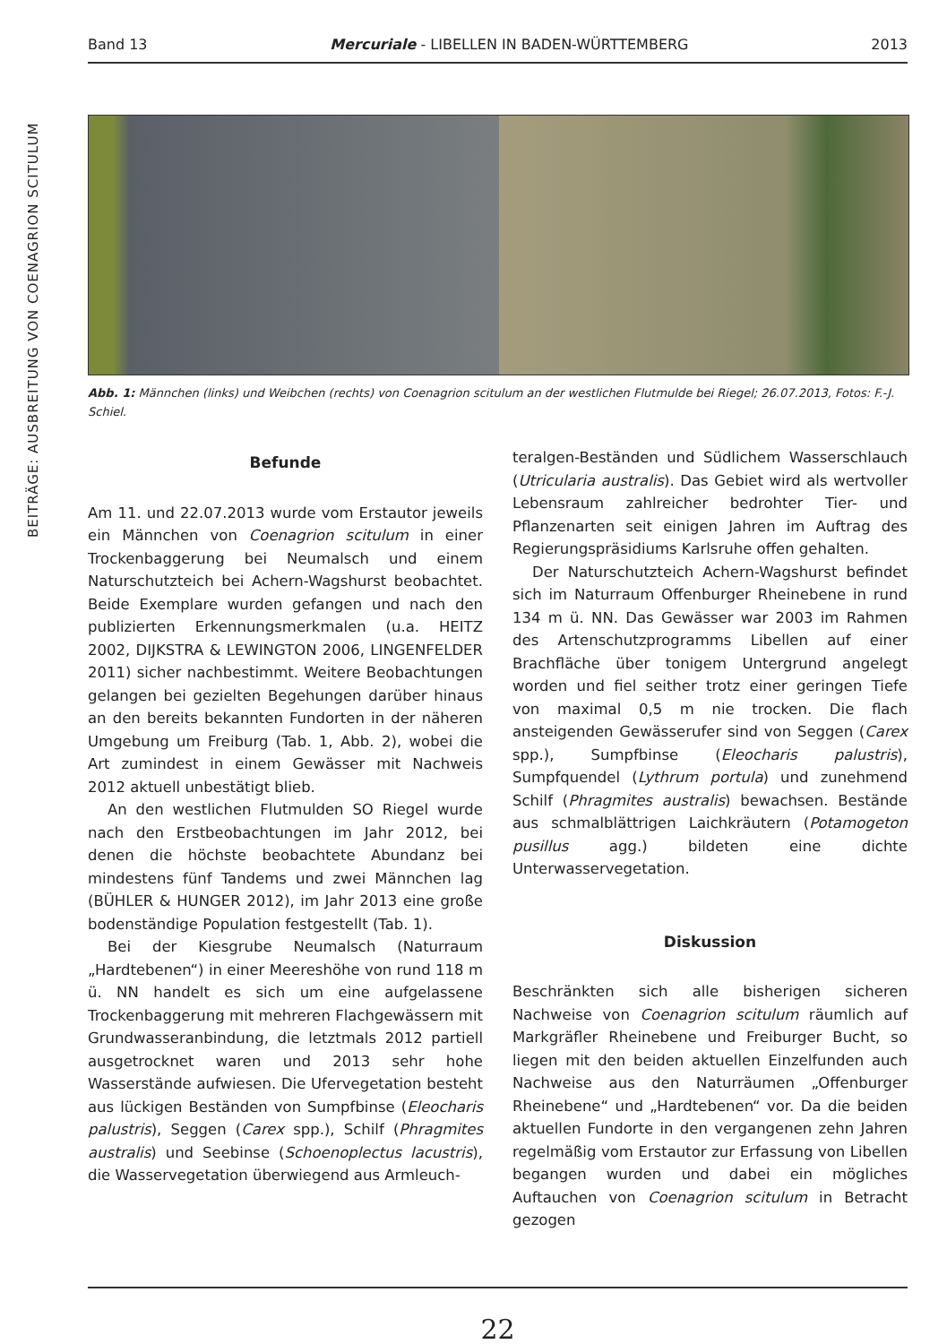BEITRÄGE: AUSBREITUNG VON COENAGRION SCITULUM
Band 13 Mercuriale - LIBELLEN IN BADEN-WÜRTTEMBERG 2013
Abb. 1: Männchen (links) und Weibchen (rechts) von Coenagrion scitulum an der westlichen Flutmulde bei Riegel; 26.07.2013, Fotos: F.-J. Schiel.
Befunde
Am 11. und 22.07.2013 wurde vom Erstautor jeweils ein Männchen von Coenagrion scitulum in einer Trockenbaggerung bei Neumalsch und einem Naturschutzteich bei Achern-Wagshurst beobachtet. Beide Exemplare wurden gefangen und nach den publizierten Erkennungsmerkmalen (u.a. HEITZ 2002, DIJKSTRA & LEWINGTON 2006, LINGENFELDER 2011) sicher nachbestimmt. Weitere Beobachtungen gelangen bei gezielten Begehungen darüber hinaus an den bereits bekannten Fundorten in der näheren Umgebung um Freiburg (Tab. 1, Abb. 2), wobei die Art zumindest in einem Gewässer mit Nachweis 2012 aktuell unbestätigt blieb.
An den westlichen Flutmulden SO Riegel wurde nach den Erstbeobachtungen im Jahr 2012, bei denen die höchste beobachtete Abundanz bei mindestens fünf Tandems und zwei Männchen lag (BÜHLER & HUNGER 2012), im Jahr 2013 eine große bodenständige Population festgestellt (Tab. 1).
Bei der Kiesgrube Neumalsch (Naturraum „Hardtebenen“) in einer Meereshöhe von rund 118 m ü. NN handelt es sich um eine aufgelassene Trockenbaggerung mit mehreren Flachgewässern mit Grundwasseranbindung, die letztmals 2012 partiell ausgetrocknet waren und 2013 sehr hohe Wasserstände aufwiesen. Die Ufervegetation besteht aus lückigen Beständen von Sumpfbinse (Eleocharis palustris), Seggen (Carex spp.), Schilf (Phragmites australis) und Seebinse (Schoenoplectus lacustris), die Wasservegetation überwiegend aus Armleuch-
teralgen-Beständen und Südlichem Wasserschlauch (Utricularia australis). Das Gebiet wird als wertvoller Lebensraum zahlreicher bedrohter Tier- und Pflanzenarten seit einigen Jahren im Auftrag des Regierungspräsidiums Karlsruhe offen gehalten.
Der Naturschutzteich Achern-Wagshurst befindet sich im Naturraum Offenburger Rheinebene in rund 134 m ü. NN. Das Gewässer war 2003 im Rahmen des Artenschutzprogramms Libellen auf einer Brachfläche über tonigem Untergrund angelegt worden und fiel seither trotz einer geringen Tiefe von maximal 0,5 m nie trocken. Die flach ansteigenden Gewässerufer sind von Seggen (Carex spp.), Sumpfbinse (Eleocharis palustris), Sumpfquendel (Lythrum portula) und zunehmend Schilf (Phragmites australis) bewachsen. Bestände aus schmalblättrigen Laichkräutern (Potamogeton pusillus agg.) bildeten eine dichte Unterwasservegetation.
Diskussion
Beschränkten sich alle bisherigen sicheren Nachweise von Coenagrion scitulum räumlich auf Markgräfler Rheinebene und Freiburger Bucht, so liegen mit den beiden aktuellen Einzelfunden auch Nachweise aus den Naturräumen „Offenburger Rheinebene“ und „Hardtebenen“ vor. Da die beiden aktuellen Fundorte in den vergangenen zehn Jahren regelmäßig vom Erstautor zur Erfassung von Libellen begangen wurden und dabei ein mögliches Auftauchen von Coenagrion scitulum in Betracht gezogen
22